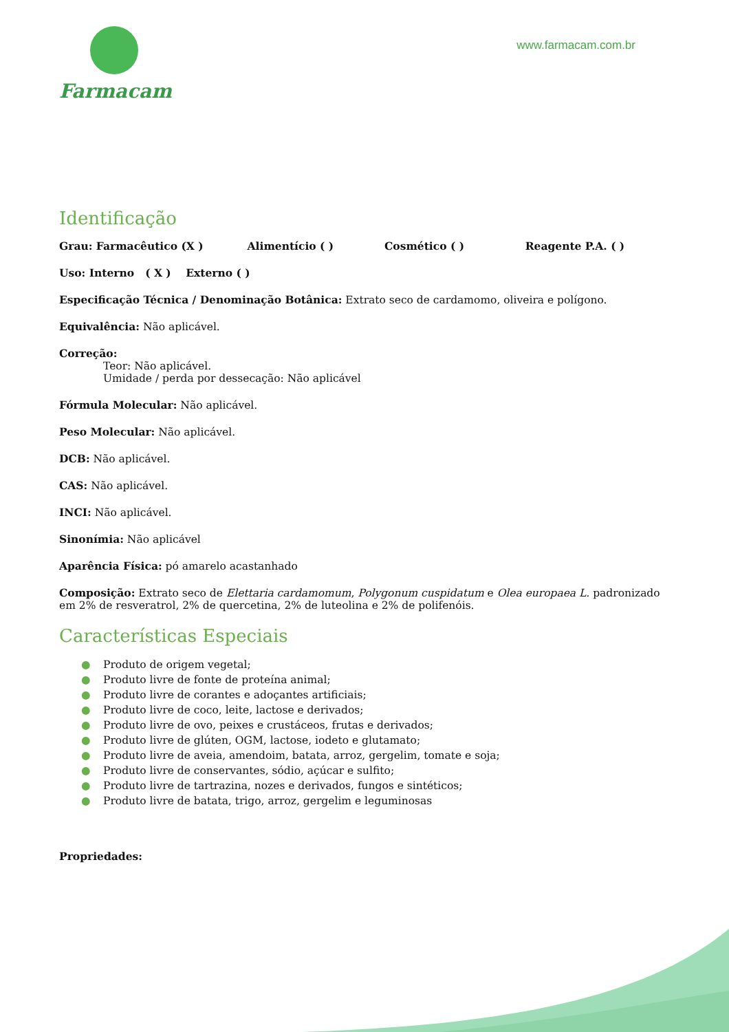Farmacam
www.farmacam.com.br
Identificação
Grau: Farmacêutico (X ) Alimentício ( ) Cosmético ( ) Reagente P.A. ( )
Uso: Interno ( X ) Externo ( )
Especificação Técnica / Denominação Botânica: Extrato seco de cardamomo, oliveira e polígono.
Equivalência: Não aplicável.
Correção:
Teor: Não aplicável.
Umidade / perda por dessecação: Não aplicável
Fórmula Molecular: Não aplicável.
Peso Molecular: Não aplicável.
DCB: Não aplicável.
CAS: Não aplicável.
INCI: Não aplicável.
Sinonímia: Não aplicável
Aparência Física: pó amarelo acastanhado
Composição: Extrato seco de Elettaria cardamomum, Polygonum cuspidatum e Olea europaea L. padronizado em 2% de resveratrol, 2% de quercetina, 2% de luteolina e 2% de polifenóis.
Características Especiais
● Produto de origem vegetal;
● Produto livre de fonte de proteína animal;
● Produto livre de corantes e adoçantes artificiais;
● Produto livre de coco, leite, lactose e derivados;
● Produto livre de ovo, peixes e crustáceos, frutas e derivados;
● Produto livre de glúten, OGM, lactose, iodeto e glutamato;
● Produto livre de aveia, amendoim, batata, arroz, gergelim, tomate e soja;
● Produto livre de conservantes, sódio, açúcar e sulfito;
● Produto livre de tartrazina, nozes e derivados, fungos e sintéticos;
● Produto livre de batata, trigo, arroz, gergelim e leguminosas
Propriedades: